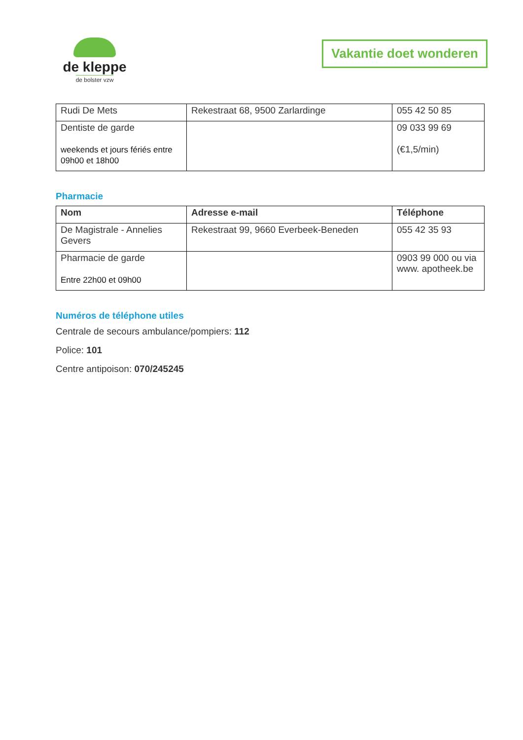de kleppe
de bolster vzw
Vakantie doet wonderen
| Rudi De Mets | Rekestraat 68, 9500 Zarlardinge | 055 42 50 85 |
| Dentiste de garde weekends et jours fériés entre 09h00 et 18h00 | | 09 033 99 69 (€1,5/min) |
Pharmacie
| Nom | Adresse e-mail | Téléphone |
| --- | --- | --- |
| De Magistrale - Annelies Gevers | Rekestraat 99, 9660 Everbeek-Beneden | 055 42 35 93 |
| Pharmacie de garde Entre 22h00 et 09h00 | | 0903 99 000 ou via www. apotheek.be |
Numéros de téléphone utiles
Centrale de secours ambulance/pompiers: 112
Police: 101
Centre antipoison: 070/245245